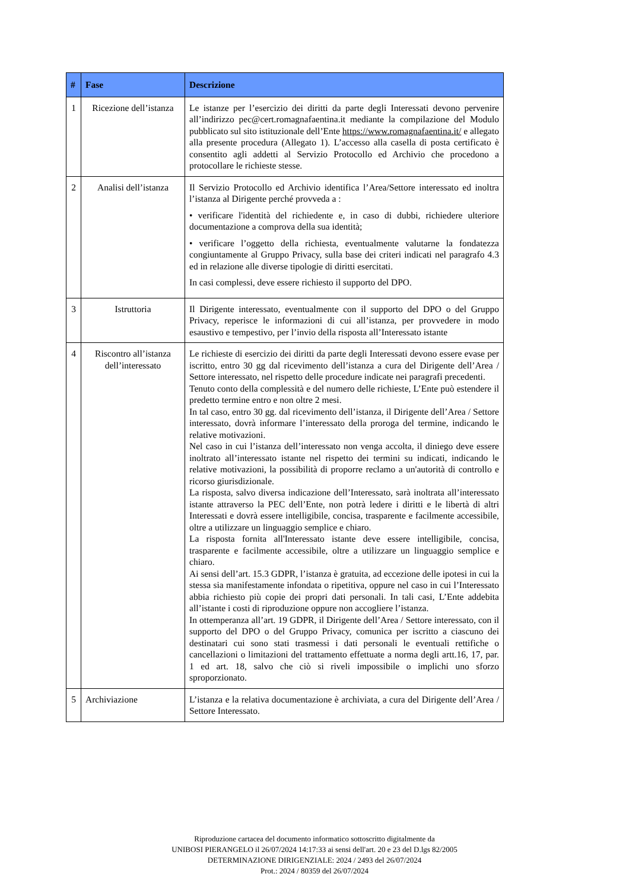| # | Fase | Descrizione |
| --- | --- | --- |
| 1 | Ricezione dell’istanza | Le istanze per l’esercizio dei diritti da parte degli Interessati devono pervenire all’indirizzo pec@cert.romagnafaentina.it mediante la compilazione del Modulo pubblicato sul sito istituzionale dell’Ente https://www.romagnafaentina.it/ e allegato alla presente procedura (Allegato 1). L’accesso alla casella di posta certificato è consentito agli addetti al Servizio Protocollo ed Archivio che procedono a protocollare le richieste stesse. |
| 2 | Analisi dell’istanza | Il Servizio Protocollo ed Archivio identifica l’Area/Settore interessato ed inoltra l’istanza al Dirigente perché provveda a : • verificare l'identità del richiedente e, in caso di dubbi, richiedere ulteriore documentazione a comprova della sua identità; • verificare l’oggetto della richiesta, eventualmente valutarne la fondatezza congiuntamente al Gruppo Privacy, sulla base dei criteri indicati nel paragrafo 4.3 ed in relazione alle diverse tipologie di diritti esercitati. In casi complessi, deve essere richiesto il supporto del DPO. |
| 3 | Istruttoria | Il Dirigente interessato, eventualmente con il supporto del DPO o del Gruppo Privacy, reperisce le informazioni di cui all’istanza, per provvedere in modo esaustivo e tempestivo, per l’invio della risposta all’Interessato istante |
| 4 | Riscontro all’istanza dell’interessato | Le richieste di esercizio dei diritti da parte degli Interessati devono essere evase per iscritto, entro 30 gg dal ricevimento dell’istanza a cura del Dirigente dell’Area / Settore interessato, nel rispetto delle procedure indicate nei paragrafi precedenti. Tenuto conto della complessità e del numero delle richieste, L’Ente può estendere il predetto termine entro e non oltre 2 mesi. In tal caso, entro 30 gg. dal ricevimento dell’istanza, il Dirigente dell’Area / Settore interessato, dovrà informare l’interessato della proroga del termine, indicando le relative motivazioni. Nel caso in cui l’istanza dell’interessato non venga accolta, il diniego deve essere inoltrato all’interessato istante nel rispetto dei termini su indicati, indicando le relative motivazioni, la possibilità di proporre reclamo a un'autorità di controllo e ricorso giurisdizionale. La risposta, salvo diversa indicazione dell’Interessato, sarà inoltrata all’interessato istante attraverso la PEC dell’Ente, non potrà ledere i diritti e le libertà di altri Interessati e dovrà essere intelligibile, concisa, trasparente e facilmente accessibile, oltre a utilizzare un linguaggio semplice e chiaro. La risposta fornita all'Interessato istante deve essere intelligibile, concisa, trasparente e facilmente accessibile, oltre a utilizzare un linguaggio semplice e chiaro. Ai sensi dell’art. 15.3 GDPR, l’istanza è gratuita, ad eccezione delle ipotesi in cui la stessa sia manifestamente infondata o ripetitiva, oppure nel caso in cui l’Interessato abbia richiesto più copie dei propri dati personali. In tali casi, L’Ente addebita all’istante i costi di riproduzione oppure non accogliere l’istanza. In ottemperanza all’art. 19 GDPR, il Dirigente dell’Area / Settore interessato, con il supporto del DPO o del Gruppo Privacy, comunica per iscritto a ciascuno dei destinatari cui sono stati trasmessi i dati personali le eventuali rettifiche o cancellazioni o limitazioni del trattamento effettuate a norma degli artt.16, 17, par. 1 ed art. 18, salvo che ciò si riveli impossibile o implichi uno sforzo sproporzionato. |
| 5 | Archiviazione | L’istanza e la relativa documentazione è archiviata, a cura del Dirigente dell’Area / Settore Interessato. |
Riproduzione cartacea del documento informatico sottoscritto digitalmente da
UNIBOSI PIERANGELO il 26/07/2024 14:17:33 ai sensi dell'art. 20 e 23 del D.lgs 82/2005
DETERMINAZIONE DIRIGENZIALE: 2024 / 2493 del 26/07/2024
Prot.: 2024 / 80359 del 26/07/2024